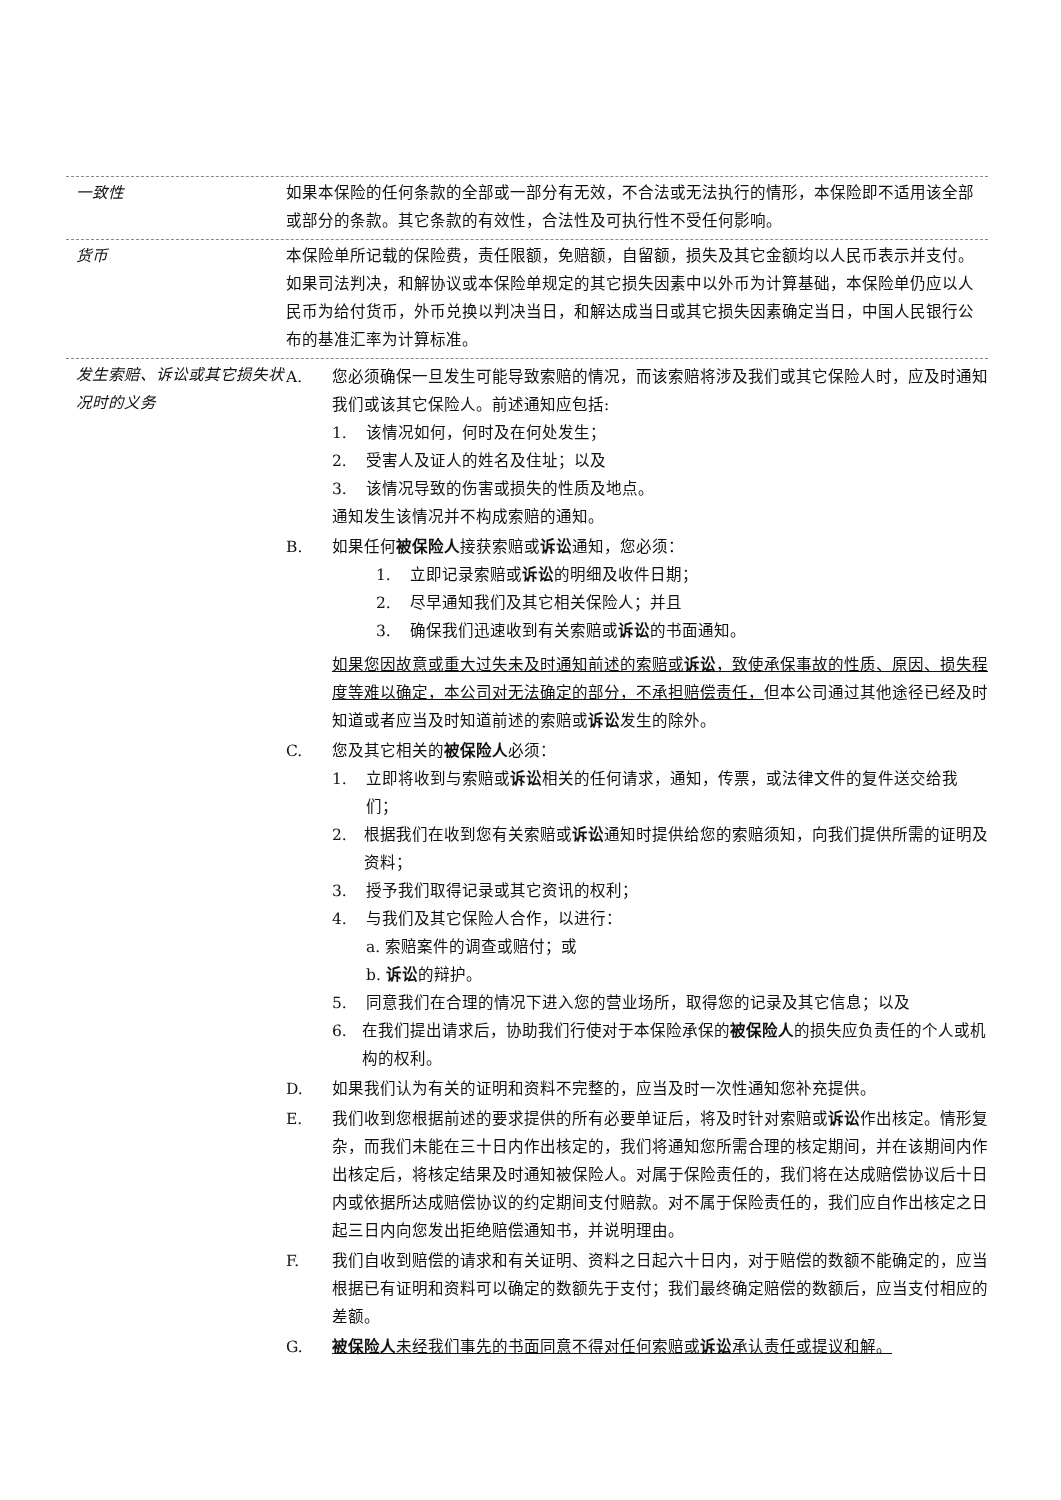一致性 如果本保险的任何条款的全部或一部分有无效，不合法或无法执行的情形，本保险即不适用该全部或部分的条款。其它条款的有效性，合法性及可执行性不受任何影响。
货币 本保险单所记载的保险费，责任限额，免赔额，自留额，损失及其它金额均以人民币表示并支付。如果司法判决，和解协议或本保险单规定的其它损失因素中以外币为计算基础，本保险单仍应以人民币为给付货币，外币兑换以判决当日，和解达成当日或其它损失因素确定当日，中国人民银行公布的基准汇率为计算标准。
发生索赔、诉讼或其它损失状况时的义务
A. 您必须确保一旦发生可能导致索赔的情况，而该索赔将涉及我们或其它保险人时，应及时通知我们或该其它保险人。前述通知应包括:
1. 该情况如何，何时及在何处发生；
2. 受害人及证人的姓名及住址；以及
3. 该情况导致的伤害或损失的性质及地点。
通知发生该情况并不构成索赔的通知。
B. 如果任何被保险人接获索赔或诉讼通知，您必须：
1. 立即记录索赔或诉讼的明细及收件日期；
2. 尽早通知我们及其它相关保险人；并且
3. 确保我们迅速收到有关索赔或诉讼的书面通知。
如果您因故意或重大过失未及时通知前述的索赔或诉讼，致使承保事故的性质、原因、损失程度等难以确定，本公司对无法确定的部分，不承担赔偿责任，但本公司通过其他途径已经及时知道或者应当及时知道前述的索赔或诉讼发生的除外。
C. 您及其它相关的被保险人必须：
1. 立即将收到与索赔或诉讼相关的任何请求，通知，传票，或法律文件的复件送交给我们；
2. 根据我们在收到您有关索赔或诉讼通知时提供给您的索赔须知，向我们提供所需的证明及资料；
3. 授予我们取得记录或其它资讯的权利；
4. 与我们及其它保险人合作，以进行：
a. 索赔案件的调查或赔付；或
b. 诉讼的辩护。
5. 同意我们在合理的情况下进入您的营业场所，取得您的记录及其它信息；以及
6. 在我们提出请求后，协助我们行使对于本保险承保的被保险人的损失应负责任的个人或机构的权利。
D. 如果我们认为有关的证明和资料不完整的，应当及时一次性通知您补充提供。
E. 我们收到您根据前述的要求提供的所有必要单证后，将及时针对索赔或诉讼作出核定。情形复杂，而我们未能在三十日内作出核定的，我们将通知您所需合理的核定期间，并在该期间内作出核定后，将核定结果及时通知被保险人。对属于保险责任的，我们将在达成赔偿协议后十日内或依据所达成赔偿协议的约定期间支付赔款。对不属于保险责任的，我们应自作出核定之日起三日内向您发出拒绝赔偿通知书，并说明理由。
F. 我们自收到赔偿的请求和有关证明、资料之日起六十日内，对于赔偿的数额不能确定的，应当根据已有证明和资料可以确定的数额先于支付；我们最终确定赔偿的数额后，应当支付相应的差额。
G. 被保险人未经我们事先的书面同意不得对任何索赔或诉讼承认责任或提议和解。